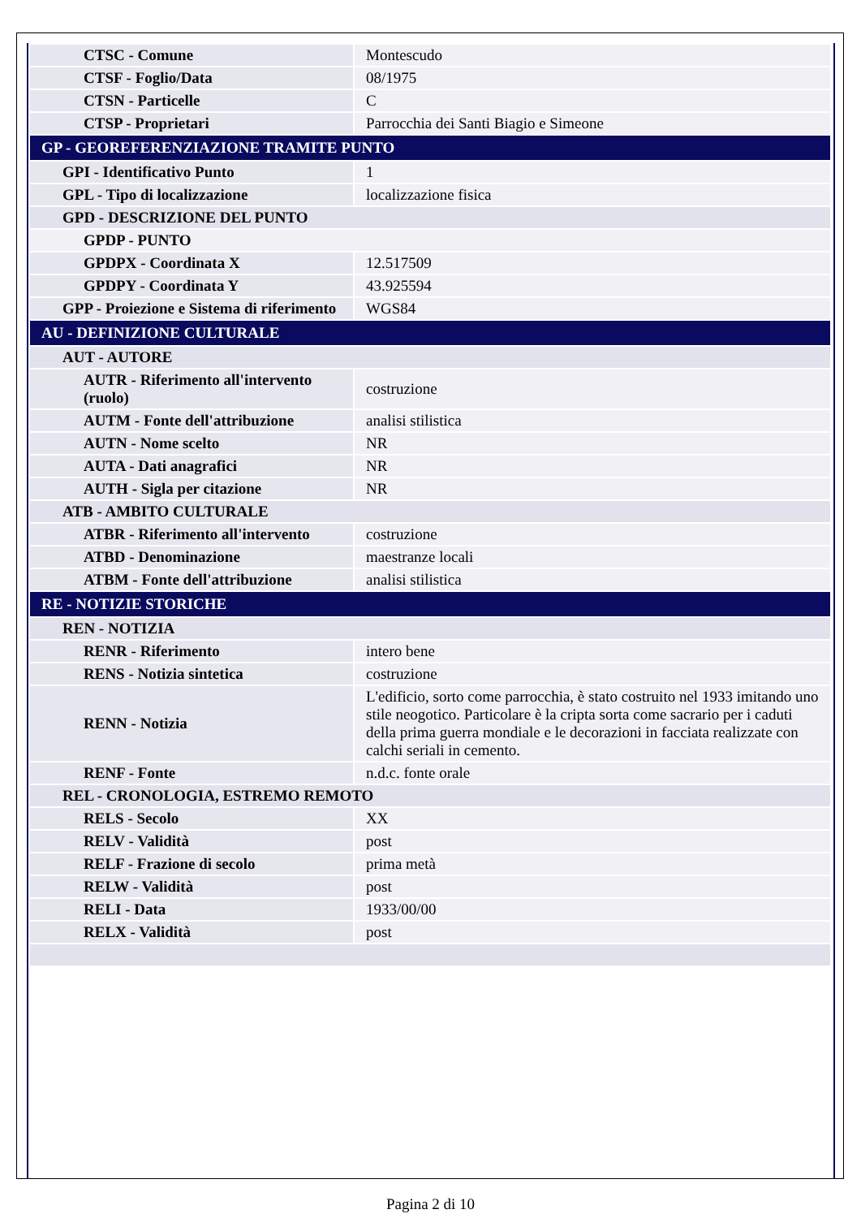| CTSC - Comune | Montescudo |
| CTSF - Foglio/Data | 08/1975 |
| CTSN - Particelle | C |
| CTSP - Proprietari | Parrocchia dei Santi Biagio e Simeone |
| GP - GEOREFERENZIAZIONE TRAMITE PUNTO | |
| GPI - Identificativo Punto | 1 |
| GPL - Tipo di localizzazione | localizzazione fisica |
| GPD - DESCRIZIONE DEL PUNTO | |
| GPDP - PUNTO | |
| GPDPX - Coordinata X | 12.517509 |
| GPDPY - Coordinata Y | 43.925594 |
| GPP - Proiezione e Sistema di riferimento | WGS84 |
| AU - DEFINIZIONE CULTURALE | |
| AUT - AUTORE | |
| AUTR - Riferimento all'intervento (ruolo) | costruzione |
| AUTM - Fonte dell'attribuzione | analisi stilistica |
| AUTN - Nome scelto | NR |
| AUTA - Dati anagrafici | NR |
| AUTH - Sigla per citazione | NR |
| ATB - AMBITO CULTURALE | |
| ATBR - Riferimento all'intervento | costruzione |
| ATBD - Denominazione | maestranze locali |
| ATBM - Fonte dell'attribuzione | analisi stilistica |
| RE - NOTIZIE STORICHE | |
| REN - NOTIZIA | |
| RENR - Riferimento | intero bene |
| RENS - Notizia sintetica | costruzione |
| RENN - Notizia | L'edificio, sorto come parrocchia, è stato costruito nel 1933 imitando uno stile neogotico. Particolare è la cripta sorta come sacrario per i caduti della prima guerra mondiale e le decorazioni in facciata realizzate con calchi seriali in cemento. |
| RENF - Fonte | n.d.c. fonte orale |
| REL - CRONOLOGIA, ESTREMO REMOTO | |
| RELS - Secolo | XX |
| RELV - Validità | post |
| RELF - Frazione di secolo | prima metà |
| RELW - Validità | post |
| RELI - Data | 1933/00/00 |
| RELX - Validità | post |
Pagina 2 di 10